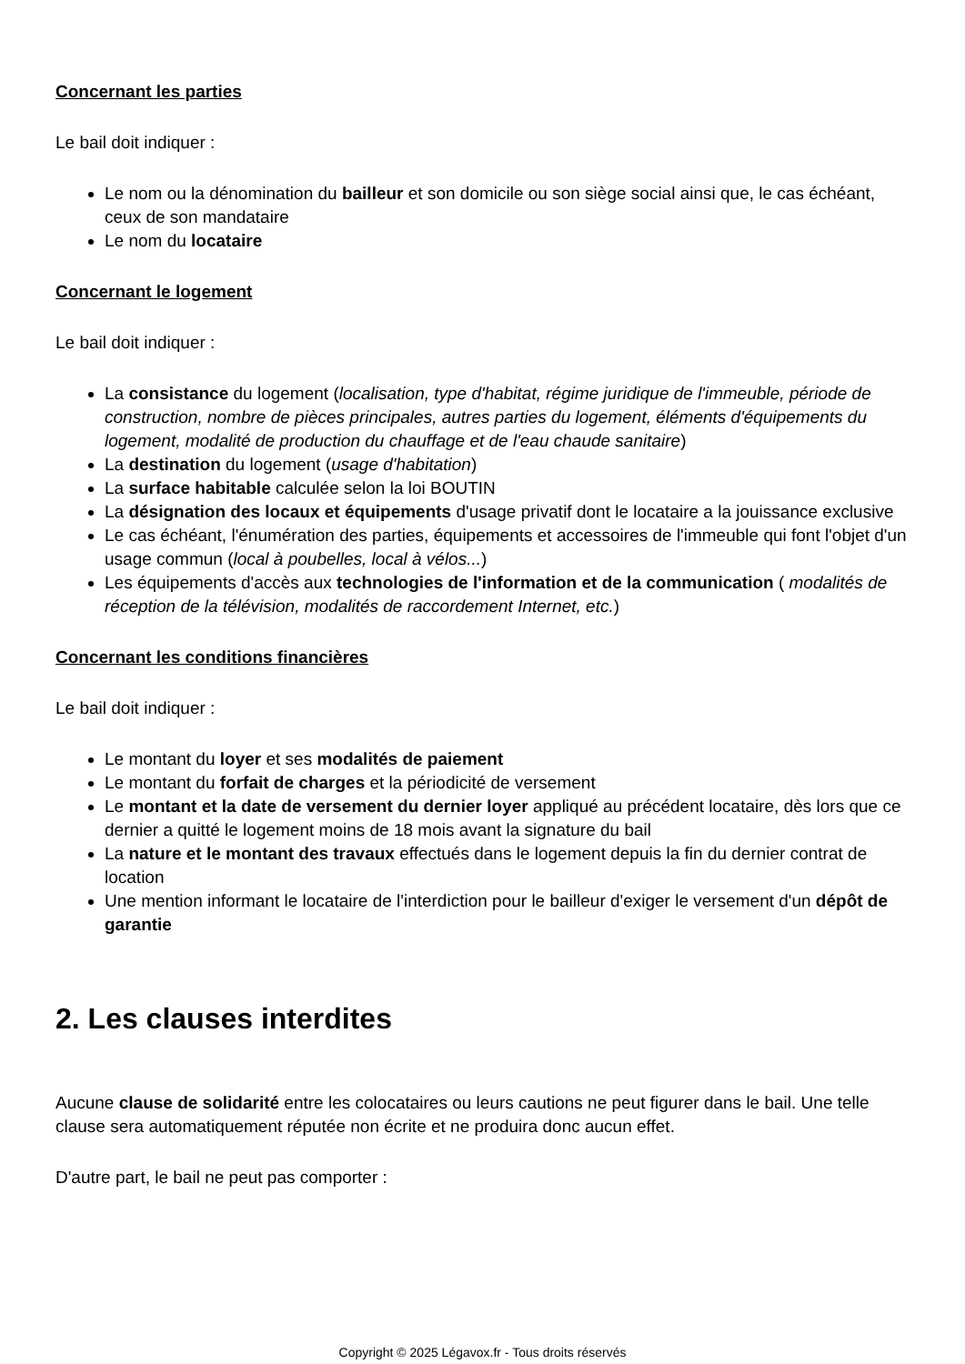Concernant les parties
Le bail doit indiquer :
Le nom ou la dénomination du bailleur et son domicile ou son siège social ainsi que, le cas échéant, ceux de son mandataire
Le nom du locataire
Concernant le logement
Le bail doit indiquer :
La consistance du logement (localisation, type d'habitat, régime juridique de l'immeuble, période de construction, nombre de pièces principales, autres parties du logement, éléments d'équipements du logement, modalité de production du chauffage et de l'eau chaude sanitaire)
La destination du logement (usage d'habitation)
La surface habitable calculée selon la loi BOUTIN
La désignation des locaux et équipements d'usage privatif dont le locataire a la jouissance exclusive
Le cas échéant, l'énumération des parties, équipements et accessoires de l'immeuble qui font l'objet d'un usage commun (local à poubelles, local à vélos...)
Les équipements d'accès aux technologies de l'information et de la communication ( modalités de réception de la télévision, modalités de raccordement Internet, etc.)
Concernant les conditions financières
Le bail doit indiquer :
Le montant du loyer et ses modalités de paiement
Le montant du forfait de charges et la périodicité de versement
Le montant et la date de versement du dernier loyer appliqué au précédent locataire, dès lors que ce dernier a quitté le logement moins de 18 mois avant la signature du bail
La nature et le montant des travaux effectués dans le logement depuis la fin du dernier contrat de location
Une mention informant le locataire de l'interdiction pour le bailleur d'exiger le versement d'un dépôt de garantie
2. Les clauses interdites
Aucune clause de solidarité entre les colocataires ou leurs cautions ne peut figurer dans le bail. Une telle clause sera automatiquement réputée non écrite et ne produira donc aucun effet.
D'autre part, le bail ne peut pas comporter :
Copyright © 2025 Légavox.fr - Tous droits réservés